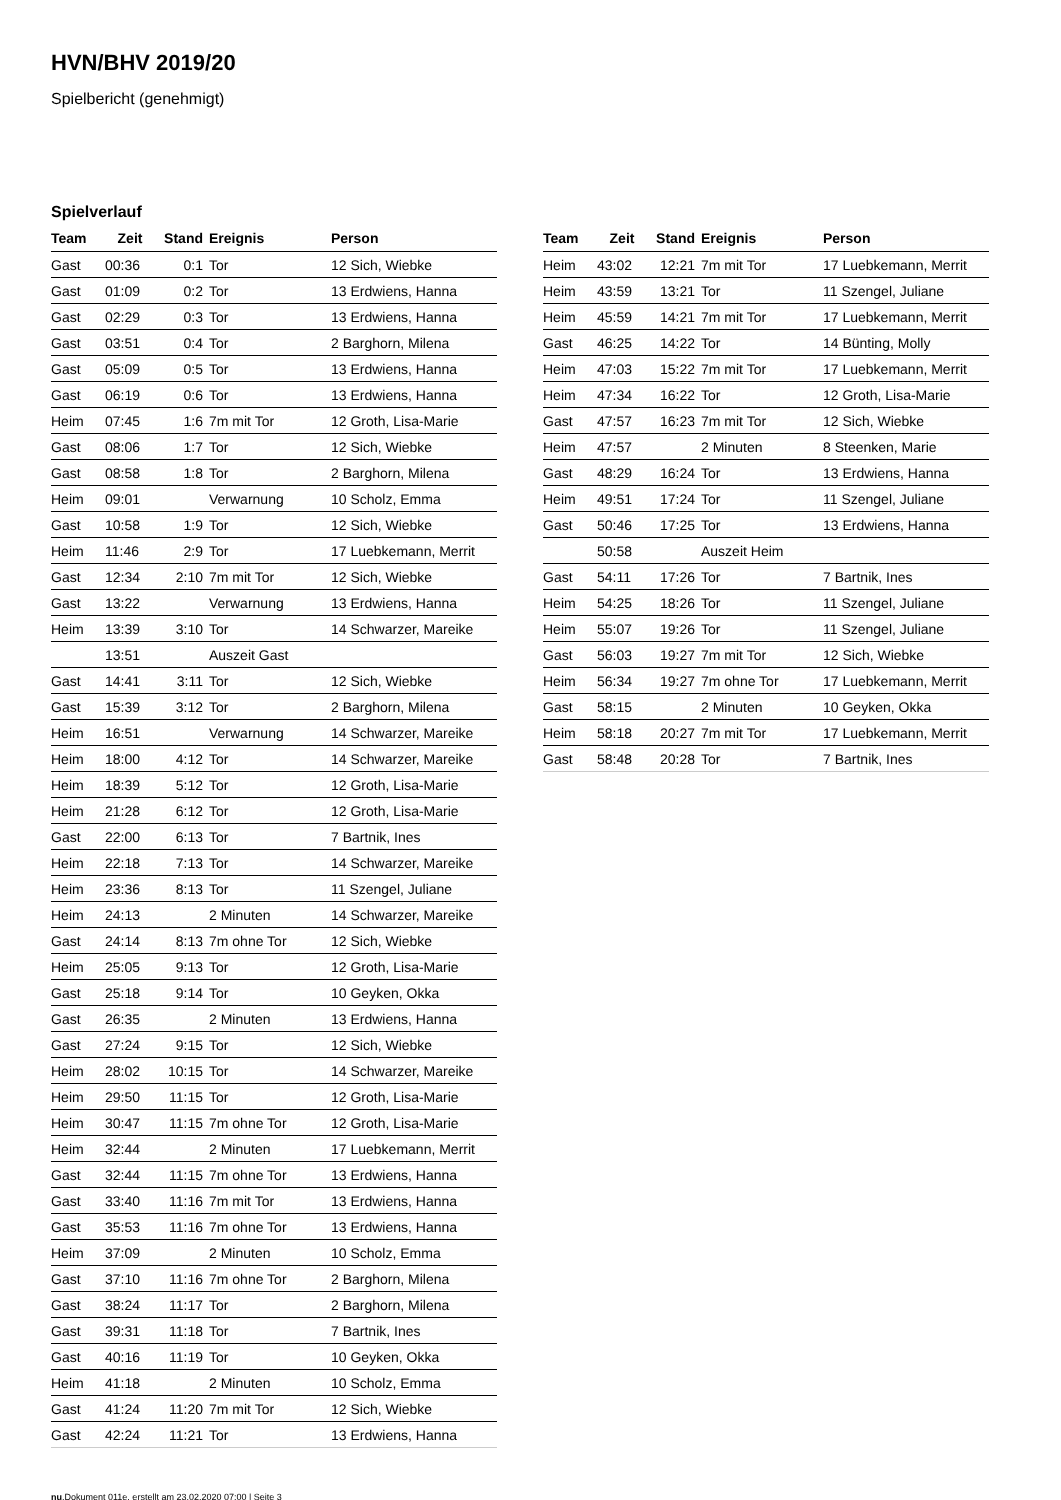HVN/BHV 2019/20
Spielbericht (genehmigt)
Spielverlauf
| Team | Zeit | Stand | Ereignis | Person |
| --- | --- | --- | --- | --- |
| Gast | 00:36 | 0:1 | Tor | 12 Sich, Wiebke |
| Gast | 01:09 | 0:2 | Tor | 13 Erdwiens, Hanna |
| Gast | 02:29 | 0:3 | Tor | 13 Erdwiens, Hanna |
| Gast | 03:51 | 0:4 | Tor | 2 Barghorn, Milena |
| Gast | 05:09 | 0:5 | Tor | 13 Erdwiens, Hanna |
| Gast | 06:19 | 0:6 | Tor | 13 Erdwiens, Hanna |
| Heim | 07:45 | 1:6 | 7m mit Tor | 12 Groth, Lisa-Marie |
| Gast | 08:06 | 1:7 | Tor | 12 Sich, Wiebke |
| Gast | 08:58 | 1:8 | Tor | 2 Barghorn, Milena |
| Heim | 09:01 | | Verwarnung | 10 Scholz, Emma |
| Gast | 10:58 | 1:9 | Tor | 12 Sich, Wiebke |
| Heim | 11:46 | 2:9 | Tor | 17 Luebkemann, Merrit |
| Gast | 12:34 | 2:10 | 7m mit Tor | 12 Sich, Wiebke |
| Gast | 13:22 | | Verwarnung | 13 Erdwiens, Hanna |
| Heim | 13:39 | 3:10 | Tor | 14 Schwarzer, Mareike |
| | 13:51 | | Auszeit Gast | |
| Gast | 14:41 | 3:11 | Tor | 12 Sich, Wiebke |
| Gast | 15:39 | 3:12 | Tor | 2 Barghorn, Milena |
| Heim | 16:51 | | Verwarnung | 14 Schwarzer, Mareike |
| Heim | 18:00 | 4:12 | Tor | 14 Schwarzer, Mareike |
| Heim | 18:39 | 5:12 | Tor | 12 Groth, Lisa-Marie |
| Heim | 21:28 | 6:12 | Tor | 12 Groth, Lisa-Marie |
| Gast | 22:00 | 6:13 | Tor | 7 Bartnik, Ines |
| Heim | 22:18 | 7:13 | Tor | 14 Schwarzer, Mareike |
| Heim | 23:36 | 8:13 | Tor | 11 Szengel, Juliane |
| Heim | 24:13 | | 2 Minuten | 14 Schwarzer, Mareike |
| Gast | 24:14 | 8:13 | 7m ohne Tor | 12 Sich, Wiebke |
| Heim | 25:05 | 9:13 | Tor | 12 Groth, Lisa-Marie |
| Gast | 25:18 | 9:14 | Tor | 10 Geyken, Okka |
| Gast | 26:35 | | 2 Minuten | 13 Erdwiens, Hanna |
| Gast | 27:24 | 9:15 | Tor | 12 Sich, Wiebke |
| Heim | 28:02 | 10:15 | Tor | 14 Schwarzer, Mareike |
| Heim | 29:50 | 11:15 | Tor | 12 Groth, Lisa-Marie |
| Heim | 30:47 | 11:15 | 7m ohne Tor | 12 Groth, Lisa-Marie |
| Heim | 32:44 | | 2 Minuten | 17 Luebkemann, Merrit |
| Gast | 32:44 | 11:15 | 7m ohne Tor | 13 Erdwiens, Hanna |
| Gast | 33:40 | 11:16 | 7m mit Tor | 13 Erdwiens, Hanna |
| Gast | 35:53 | 11:16 | 7m ohne Tor | 13 Erdwiens, Hanna |
| Heim | 37:09 | | 2 Minuten | 10 Scholz, Emma |
| Gast | 37:10 | 11:16 | 7m ohne Tor | 2 Barghorn, Milena |
| Gast | 38:24 | 11:17 | Tor | 2 Barghorn, Milena |
| Gast | 39:31 | 11:18 | Tor | 7 Bartnik, Ines |
| Gast | 40:16 | 11:19 | Tor | 10 Geyken, Okka |
| Heim | 41:18 | | 2 Minuten | 10 Scholz, Emma |
| Gast | 41:24 | 11:20 | 7m mit Tor | 12 Sich, Wiebke |
| Gast | 42:24 | 11:21 | Tor | 13 Erdwiens, Hanna |
| Team | Zeit | Stand | Ereignis | Person |
| --- | --- | --- | --- | --- |
| Heim | 43:02 | 12:21 | 7m mit Tor | 17 Luebkemann, Merrit |
| Heim | 43:59 | 13:21 | Tor | 11 Szengel, Juliane |
| Heim | 45:59 | 14:21 | 7m mit Tor | 17 Luebkemann, Merrit |
| Gast | 46:25 | 14:22 | Tor | 14 Bünting, Molly |
| Heim | 47:03 | 15:22 | 7m mit Tor | 17 Luebkemann, Merrit |
| Heim | 47:34 | 16:22 | Tor | 12 Groth, Lisa-Marie |
| Gast | 47:57 | 16:23 | 7m mit Tor | 12 Sich, Wiebke |
| Heim | 47:57 | | 2 Minuten | 8 Steenken, Marie |
| Gast | 48:29 | 16:24 | Tor | 13 Erdwiens, Hanna |
| Heim | 49:51 | 17:24 | Tor | 11 Szengel, Juliane |
| Gast | 50:46 | 17:25 | Tor | 13 Erdwiens, Hanna |
| | 50:58 | | Auszeit Heim | |
| Gast | 54:11 | 17:26 | Tor | 7 Bartnik, Ines |
| Heim | 54:25 | 18:26 | Tor | 11 Szengel, Juliane |
| Heim | 55:07 | 19:26 | Tor | 11 Szengel, Juliane |
| Gast | 56:03 | 19:27 | 7m mit Tor | 12 Sich, Wiebke |
| Heim | 56:34 | 19:27 | 7m ohne Tor | 17 Luebkemann, Merrit |
| Gast | 58:15 | | 2 Minuten | 10 Geyken, Okka |
| Heim | 58:18 | 20:27 | 7m mit Tor | 17 Luebkemann, Merrit |
| Gast | 58:48 | 20:28 | Tor | 7 Bartnik, Ines |
nu.Dokument 011e, erstellt am 23.02.2020 07:00 | Seite 3